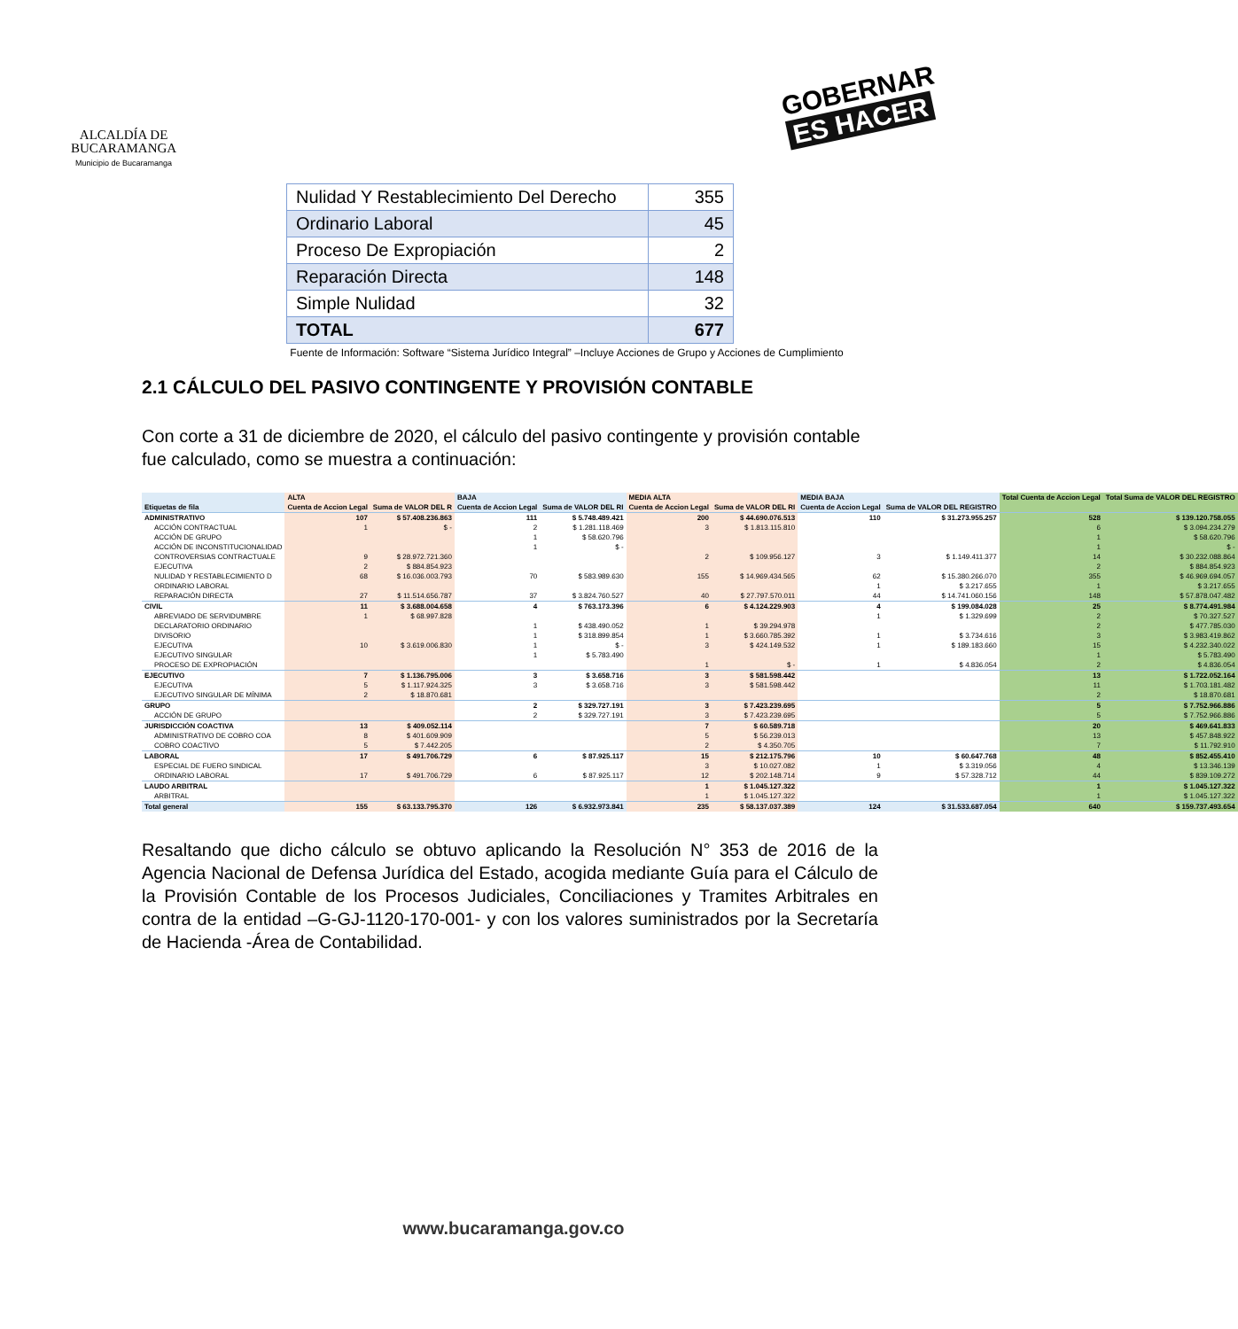ALCALDÍA DE
BUCARAMANGA
Municipio de Bucaramanga
GOBERNAR
ES HACER
| Nulidad Y Restablecimiento Del Derecho | 355 |
| Ordinario Laboral | 45 |
| Proceso De Expropiación | 2 |
| Reparación Directa | 148 |
| Simple Nulidad | 32 |
| TOTAL | 677 |
Fuente de Información: Software “Sistema Jurídico Integral” –Incluye Acciones de Grupo y Acciones de Cumplimiento
2.1 CÁLCULO DEL PASIVO CONTINGENTE Y PROVISIÓN CONTABLE
Con corte a 31 de diciembre de 2020, el cálculo del pasivo contingente y provisión contable fue calculado, como se muestra a continuación:
| | ALTA | | BAJA | | MEDIA ALTA | | MEDIA BAJA | | Total Cuenta de Accion Legal | Total Suma de VALOR DEL REGISTRO |
| --- | --- | --- | --- | --- | --- | --- | --- | --- | --- | --- |
| Etiquetas de fila | Cuenta de Accion Legal | Suma de VALOR DEL R | Cuenta de Accion Legal | Suma de VALOR DEL RI | Cuenta de Accion Legal | Suma de VALOR DEL RI | Cuenta de Accion Legal | Suma de VALOR DEL REGISTRO | | |
| ADMINISTRATIVO | 107 | $ 57.408.236.863 | 111 | $ 5.748.489.421 | 200 | $ 44.690.076.513 | 110 | $ 31.273.955.257 | 528 | $ 139.120.758.055 |
| ACCIÓN CONTRACTUAL | 1 | $ - | 2 | $ 1.281.118.469 | 3 | $ 1.813.115.810 | | | 6 | $ 3.094.234.279 |
| ACCIÓN DE GRUPO | | | 1 | $ 58.620.796 | | | | | 1 | $ 58.620.796 |
| ACCIÓN DE INCONSTITUCIONALIDAD | | | 1 | $ - | | | | | 1 | $ - |
| CONTROVERSIAS CONTRACTUALE | 9 | $ 28.972.721.360 | | | 2 | $ 109.956.127 | 3 | $ 1.149.411.377 | 14 | $ 30.232.088.864 |
| EJECUTIVA | 2 | $ 884.854.923 | | | | | | | 2 | $ 884.854.923 |
| NULIDAD Y RESTABLECIMIENTO D | 68 | $ 16.036.003.793 | 70 | $ 583.989.630 | 155 | $ 14.969.434.565 | 62 | $ 15.380.266.070 | 355 | $ 46.969.694.057 |
| ORDINARIO LABORAL | | | | | | | 1 | $ 3.217.655 | 1 | $ 3.217.655 |
| REPARACIÓN DIRECTA | 27 | $ 11.514.656.787 | 37 | $ 3.824.760.527 | 40 | $ 27.797.570.011 | 44 | $ 14.741.060.156 | 148 | $ 57.878.047.482 |
| CIVIL | 11 | $ 3.688.004.658 | 4 | $ 763.173.396 | 6 | $ 4.124.229.903 | 4 | $ 199.084.028 | 25 | $ 8.774.491.984 |
| ABREVIADO DE SERVIDUMBRE | 1 | $ 68.997.828 | | | | | 1 | $ 1.329.699 | 2 | $ 70.327.527 |
| DECLARATORIO ORDINARIO | | | 1 | $ 438.490.052 | 1 | $ 39.294.978 | | | 2 | $ 477.785.030 |
| DIVISORIO | | | 1 | $ 318.899.854 | 1 | $ 3.660.785.392 | 1 | $ 3.734.616 | 3 | $ 3.983.419.862 |
| EJECUTIVA | 10 | $ 3.619.006.830 | 1 | $ - | 3 | $ 424.149.532 | 1 | $ 189.183.660 | 15 | $ 4.232.340.022 |
| EJECUTIVO SINGULAR | | | 1 | $ 5.783.490 | | | | | 1 | $ 5.783.490 |
| PROCESO DE EXPROPIACIÓN | | | | | 1 | $ - | 1 | $ 4.836.054 | 2 | $ 4.836.054 |
| EJECUTIVO | 7 | $ 1.136.795.006 | 3 | $ 3.658.716 | 3 | $ 581.598.442 | | | 13 | $ 1.722.052.164 |
| EJECUTIVA | 5 | $ 1.117.924.325 | 3 | $ 3.658.716 | 3 | $ 581.598.442 | | | 11 | $ 1.703.181.482 |
| EJECUTIVO SINGULAR DE MÍNIMA | 2 | $ 18.870.681 | | | | | | | 2 | $ 18.870.681 |
| GRUPO | | | 2 | $ 329.727.191 | 3 | $ 7.423.239.695 | | | 5 | $ 7.752.966.886 |
| ACCIÓN DE GRUPO | | | 2 | $ 329.727.191 | 3 | $ 7.423.239.695 | | | 5 | $ 7.752.966.886 |
| JURISDICCIÓN COACTIVA | 13 | $ 409.052.114 | | | 7 | $ 60.589.718 | | | 20 | $ 469.641.833 |
| ADMINISTRATIVO DE COBRO COA | 8 | $ 401.609.909 | | | 5 | $ 56.239.013 | | | 13 | $ 457.848.922 |
| COBRO COACTIVO | 5 | $ 7.442.205 | | | 2 | $ 4.350.705 | | | 7 | $ 11.792.910 |
| LABORAL | 17 | $ 491.706.729 | 6 | $ 87.925.117 | 15 | $ 212.175.796 | 10 | $ 60.647.768 | 48 | $ 852.455.410 |
| ESPECIAL DE FUERO SINDICAL | | | | | 3 | $ 10.027.082 | 1 | $ 3.319.056 | 4 | $ 13.346.139 |
| ORDINARIO LABORAL | 17 | $ 491.706.729 | 6 | $ 87.925.117 | 12 | $ 202.148.714 | 9 | $ 57.328.712 | 44 | $ 839.109.272 |
| LAUDO ARBITRAL | | | | | 1 | $ 1.045.127.322 | | | 1 | $ 1.045.127.322 |
| ARBITRAL | | | | | 1 | $ 1.045.127.322 | | | 1 | $ 1.045.127.322 |
| Total general | 155 | $ 63.133.795.370 | 126 | $ 6.932.973.841 | 235 | $ 58.137.037.389 | 124 | $ 31.533.687.054 | 640 | $ 159.737.493.654 |
Resaltando que dicho cálculo se obtuvo aplicando la Resolución N° 353 de 2016 de la Agencia Nacional de Defensa Jurídica del Estado, acogida mediante Guía para el Cálculo de la Provisión Contable de los Procesos Judiciales, Conciliaciones y Tramites Arbitrales en contra de la entidad –G-GJ-1120-170-001- y con los valores suministrados por la Secretaría de Hacienda -Área de Contabilidad.
www.bucaramanga.gov.co